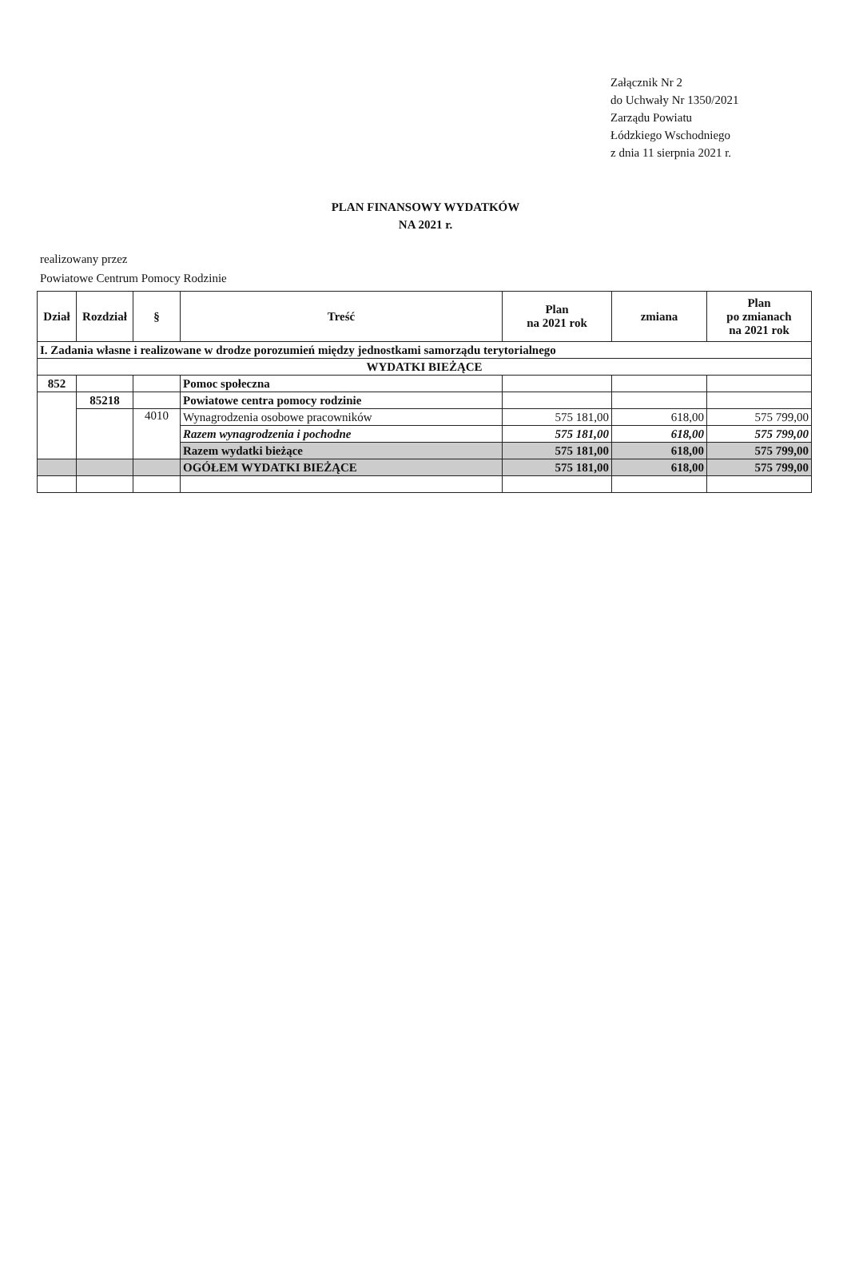Załącznik Nr 2
do Uchwały Nr 1350/2021
Zarządu Powiatu
Łódzkiego Wschodniego
z dnia 11 sierpnia 2021 r.
PLAN FINANSOWY WYDATKÓW
NA 2021 r.
realizowany przez
Powiatowe Centrum Pomocy Rodzinie
| Dział | Rozdział | § | Treść | Plan na 2021 rok | zmiana | Plan po zmianach na 2021 rok |
| --- | --- | --- | --- | --- | --- | --- |
| I. Zadania własne i realizowane w drodze porozumień między jednostkami samorządu terytorialnego | | | | | | |
| WYDATKI BIEŻĄCE | | | | | | |
| 852 | | | Pomoc społeczna | | | |
| | 85218 | | Powiatowe centra pomocy rodzinie | | | |
| | | 4010 | Wynagrodzenia osobowe pracowników | 575 181,00 | 618,00 | 575 799,00 |
| | | | Razem wynagrodzenia i pochodne | 575 181,00 | 618,00 | 575 799,00 |
| | | | Razem wydatki bieżące | 575 181,00 | 618,00 | 575 799,00 |
| | | | OGÓŁEM WYDATKI BIEŻĄCE | 575 181,00 | 618,00 | 575 799,00 |